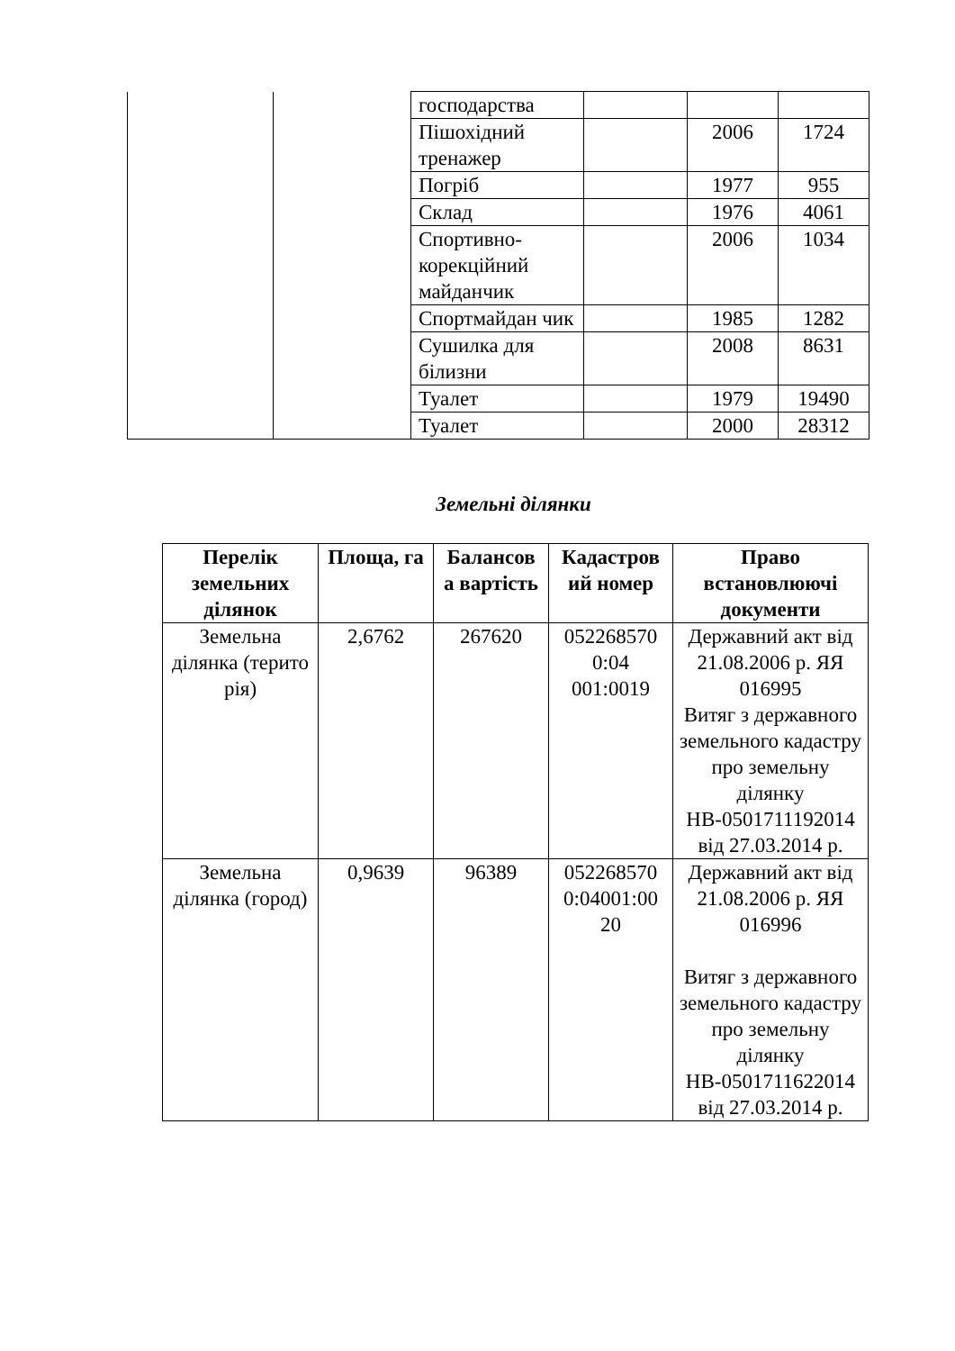| | | господарства | | | |
| | | Пішохідний тренажер | | 2006 | 1724 |
| | | Погріб | | 1977 | 955 |
| | | Склад | | 1976 | 4061 |
| | | Спортивно-корекційний майданчик | | 2006 | 1034 |
| | | Спортмайдан чик | | 1985 | 1282 |
| | | Сушилка для білизни | | 2008 | 8631 |
| | | Туалет | | 1979 | 19490 |
| | | Туалет | | 2000 | 28312 |
Земельні ділянки
| Перелік земельних ділянок | Площа, га | Балансов а вартість | Кадастров ий номер | Право встановлюючі документи |
| --- | --- | --- | --- | --- |
| Земельна ділянка (терито рія) | 2,6762 | 267620 | 052268570 0:04 001:0019 | Державний акт від 21.08.2006 р. ЯЯ 016995 Витяг з державного земельного кадастру про земельну ділянку НВ-0501711192014 від 27.03.2014 р. |
| Земельна ділянка (город) | 0,9639 | 96389 | 052268570 0:04001:00 20 | Державний акт від 21.08.2006 р. ЯЯ 016996 Витяг з державного земельного кадастру про земельну ділянку НВ-0501711622014 від 27.03.2014 р. |